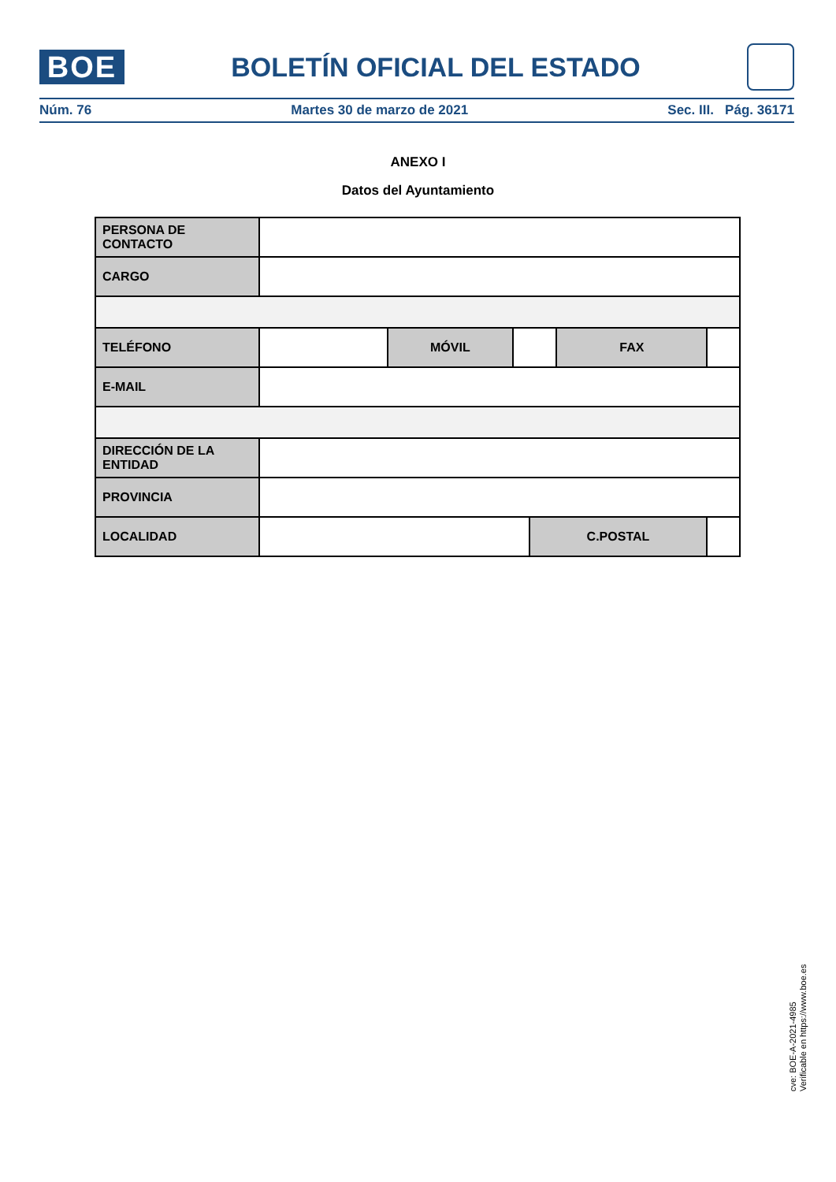BOE
BOLETÍN OFICIAL DEL ESTADO
Núm. 76 Martes 30 de marzo de 2021 Sec. III. Pág. 36171
ANEXO I
Datos del Ayuntamiento
| PERSONA DE CONTACTO | | | | | | |
| CARGO | | | | | | |
| TELÉFONO | | MÓVIL | | | FAX | |
| E-MAIL | | | | | | |
| DIRECCIÓN DE LA ENTIDAD | | | | | | |
| PROVINCIA | | | | | | |
| LOCALIDAD | | | | C.POSTAL | | |
cve: BOE-A-2021-4985
Verificable en https://www.boe.es